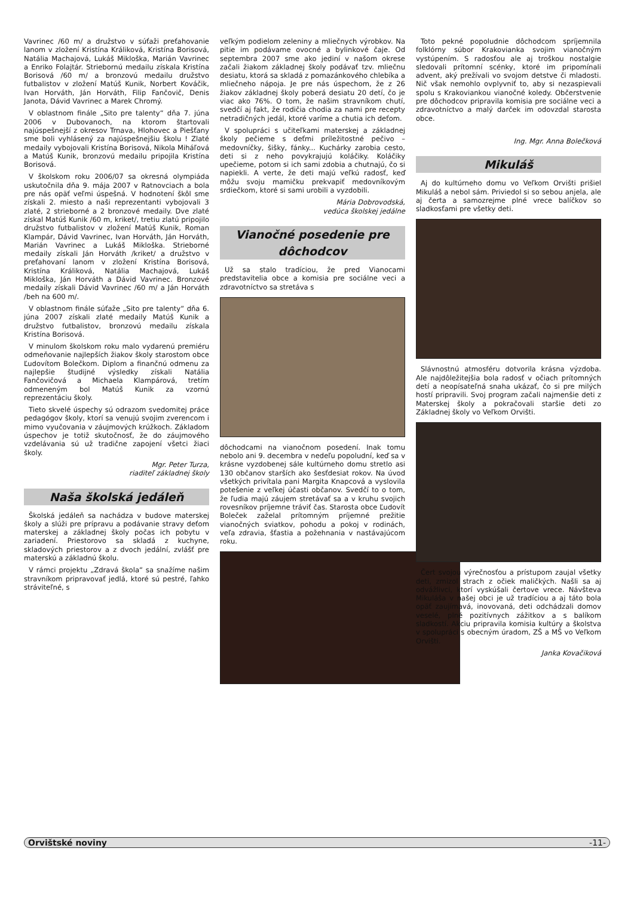Vavrinec /60 m/ a družstvo v súťaži preťahovanie lanom v zložení Kristína Králiková, Kristína Borisová, Natália Machajová, Lukáš Mikloška, Marián Vavrinec a Enriko Folajtár. Striebornú medailu získala Kristína Borisová /60 m/ a bronzovú medailu družstvo futbalistov v zložení Matúš Kunik, Norbert Kováčik, Ivan Horváth, Ján Horváth, Filip Fančovič, Denis Janota, Dávid Vavrinec a Marek Chromý.
V oblastnom finále „Sito pre talenty“ dňa 7. júna 2006 v Dubovanoch, na ktorom štartovali najúspešnejší z okresov Trnava, Hlohovec a Piešťany sme boli vyhlásený za najúspešnejšiu školu ! Zlaté medaily vybojovali Kristína Borisová, Nikola Miháľová a Matúš Kunik, bronzovú medailu pripojila Kristína Borisová.
V školskom roku 2006/07 sa okresná olympiáda uskutočnila dňa 9. mája 2007 v Ratnovciach a bola pre nás opäť veľmi úspešná. V hodnotení škôl sme získali 2. miesto a naši reprezentanti vybojovali 3 zlaté, 2 strieborné a 2 bronzové medaily. Dve zlaté získal Matúš Kunik /60 m, kriket/, tretiu zlatú pripojilo družstvo futbalistov v zložení Matúš Kunik, Roman Klampár, Dávid Vavrinec, Ivan Horváth, Ján Horváth, Marián Vavrinec a Lukáš Mikloška. Strieborné medaily získali Ján Horváth /kriket/ a družstvo v preťahovaní lanom v zložení Kristína Borisová, Kristína Králiková, Natália Machajová, Lukáš Mikloška, Ján Horváth a Dávid Vavrinec. Bronzové medaily získali Dávid Vavrinec /60 m/ a Ján Horváth /beh na 600 m/.
V oblastnom finále súťaže „Sito pre talenty“ dňa 6. júna 2007 získali zlaté medaily Matúš Kunik a družstvo futbalistov, bronzovú medailu získala Kristína Borisová.
V minulom školskom roku malo vydarenú premiéru odmeňovanie najlepších žiakov školy starostom obce Ľudovítom Bolečkom. Diplom a finančnú odmenu za najlepšie študijné výsledky získali Natália Fančovičová a Michaela Klampárová, tretím odmeneným bol Matúš Kunik za vzornú reprezentáciu školy.
Tieto skvelé úspechy sú odrazom svedomitej práce pedagógov školy, ktorí sa venujú svojim zverencom i mimo vyučovania v záujmových krúžkoch. Základom úspechov je totiž skutočnosť, že do záujmového vzdelávania sú už tradične zapojení všetci žiaci školy.
Mgr. Peter Turza,
riaditeľ základnej školy
Naša školská jedáleň
Školská jedáleň sa nachádza v budove materskej školy a slúži pre prípravu a podávanie stravy deťom materskej a základnej školy počas ich pobytu v zariadení. Priestorovo sa skladá z kuchyne, skladových priestorov a z dvoch jedální, zvlášť pre materskú a základnú školu.
V rámci projektu „Zdravá škola“ sa snažíme našim stravníkom pripravovať jedlá, ktoré sú pestré, ľahko stráviteľné, s
veľkým podielom zeleniny a mliečnych výrobkov. Na pitie im podávame ovocné a bylinkové čaje. Od septembra 2007 sme ako jediní v našom okrese začali žiakom základnej školy podávať tzv. mliečnu desiatu, ktorá sa skladá z pomazánkového chlebíka a mliečneho nápoja. Je pre nás úspechom, že z 26 žiakov základnej školy poberá desiatu 20 detí, čo je viac ako 76%. O tom, že našim stravníkom chutí, svedčí aj fakt, že rodičia chodia za nami pre recepty netradičných jedál, ktoré varíme a chutia ich deťom.
V spolupráci s učiteľkami materskej a základnej školy pečieme s deťmi príležitostné pečivo – medovníčky, šišky, fánky... Kuchárky zarobia cesto, deti si z neho povykrajujú koláčiky. Koláčiky upečieme, potom si ich sami zdobia a chutnajú, čo si napiekli. A verte, že deti majú veľkú radosť, keď môžu svoju mamičku prekvapiť medovníkovým srdiečkom, ktoré si sami urobili a vyzdobili.
Mária Dobrovodská,
vedúca školskej jedálne
Vianočné posedenie pre dôchodcov
Už sa stalo tradíciou, že pred Vianocami predstavitelia obce a komisia pre sociálne veci a zdravotníctvo sa stretáva s
dôchodcami na vianočnom posedení. Inak tomu nebolo ani 9. decembra v nedeľu popoludní, keď sa v krásne vyzdobenej sále kultúrneho domu stretlo asi 130 občanov starších ako šesťdesiat rokov. Na úvod všetkých privítala pani Margita Knapcová a vyslovila potešenie z veľkej účasti občanov. Svedčí to o tom, že ľudia majú záujem stretávať sa a v kruhu svojich rovesníkov príjemne tráviť čas. Starosta obce Ľudovít Boleček zaželal prítomným príjemné prežitie vianočných sviatkov, pohodu a pokoj v rodinách, veľa zdravia, šťastia a požehnania v nastávajúcom roku.
Toto pekné popoludnie dôchodcom spríjemnila folklórny súbor Krakovianka svojim vianočným vystúpením. S radosťou ale aj troškou nostalgie sledovali prítomní scénky, ktoré im pripomínali advent, aký prežívali vo svojom detstve či mladosti. Nič však nemohlo ovplyvniť to, aby si nezaspievali spolu s Krakoviankou vianočné koledy. Občerstvenie pre dôchodcov pripravila komisia pre sociálne veci a zdravotníctvo a malý darček im odovzdal starosta obce.
Ing. Mgr. Anna Bolečková
Mikuláš
Aj do kultúrneho domu vo Veľkom Orvišti prišiel Mikuláš a nebol sám. Priviedol si so sebou anjela, ale aj čerta a samozrejme plné vrece balíčkov so sladkosťami pre všetky deti.
Slávnostnú atmosféru dotvorila krásna výzdoba. Ale najdôležitejšia bola radosť v očiach prítomných detí a neopísateľná snaha ukázať, čo si pre milých hostí pripravili. Svoj program začali najmenšie deti z Materskej školy a pokračovali staršie deti zo Základnej školy vo Veľkom Orvišti.
Čert svojou výrečnosťou a prístupom zaujal všetky deti, zmizol strach z očiek maličkých. Našli sa aj odvážlivci, ktorí vyskúšali čertove vrece. Návšteva Mikuláša v našej obci je už tradíciou a aj táto bola opäť zaujímavá, inovovaná, deti odchádzali domov veselé, plné pozitívnych zážitkov a s balíkom sladkostí. Akciu pripravila komisia kultúry a školstva v spolupráci s obecným úradom, ZŠ a MŠ vo Veľkom Orvišti.
Janka Kovačiková
Orvištské noviny -11-